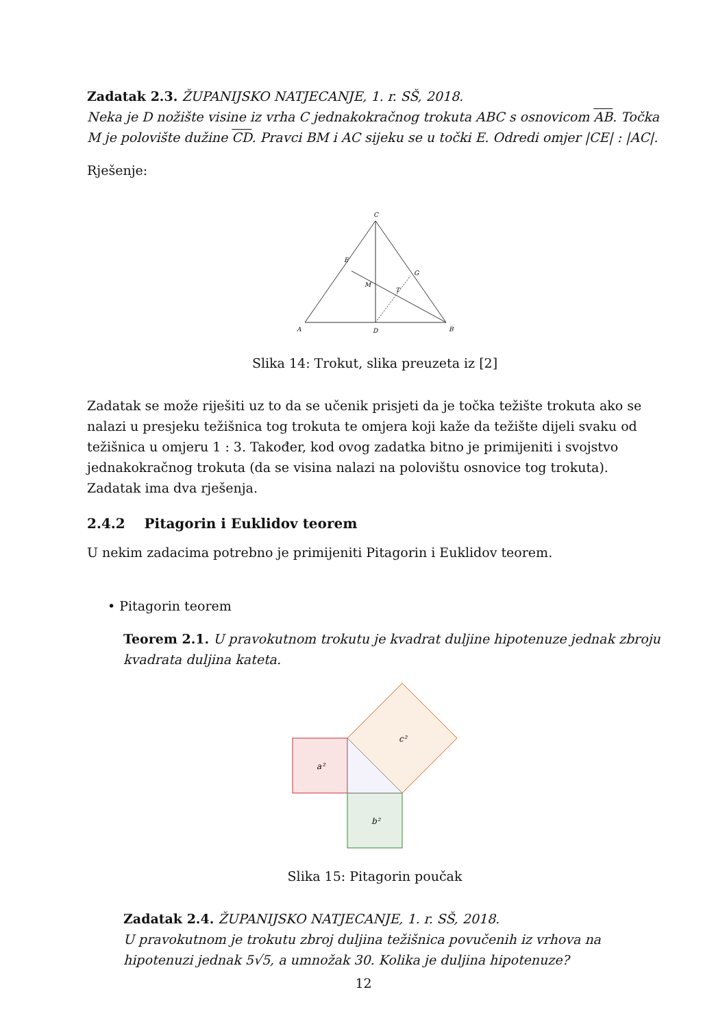Zadatak 2.3. ŽUPANIJSKO NATJECANJE, 1. r. SŠ, 2018.
Neka je D nožište visine iz vrha C jednakokračnog trokuta ABC s osnovicom AB. Točka M je polovište dužine CD. Pravci BM i AC sijeku se u točki E. Odredi omjer |CE| : |AC|.
Rješenje:
C
E
G
M
T
A
D
B
Slika 14: Trokut, slika preuzeta iz [2]
Zadatak se može riješiti uz to da se učenik prisjeti da je točka težište trokuta ako se nalazi u presjeku težišnica tog trokuta te omjera koji kaže da težište dijeli svaku od težišnica u omjeru 1 : 3. Također, kod ovog zadatka bitno je primijeniti i svojstvo jednakokračnog trokuta (da se visina nalazi na polovištu osnovice tog trokuta). Zadatak ima dva rješenja.
2.4.2 Pitagorin i Euklidov teorem
U nekim zadacima potrebno je primijeniti Pitagorin i Euklidov teorem.
• Pitagorin teorem
Teorem 2.1. U pravokutnom trokutu je kvadrat duljine hipotenuze jednak zbroju kvadrata duljina kateta.
a²
b²
c²
Slika 15: Pitagorin poučak
Zadatak 2.4. ŽUPANIJSKO NATJECANJE, 1. r. SŠ, 2018.
U pravokutnom je trokutu zbroj duljina težišnica povučenih iz vrhova na hipotenuzi jednak 5√5, a umnožak 30. Kolika je duljina hipotenuze?
12